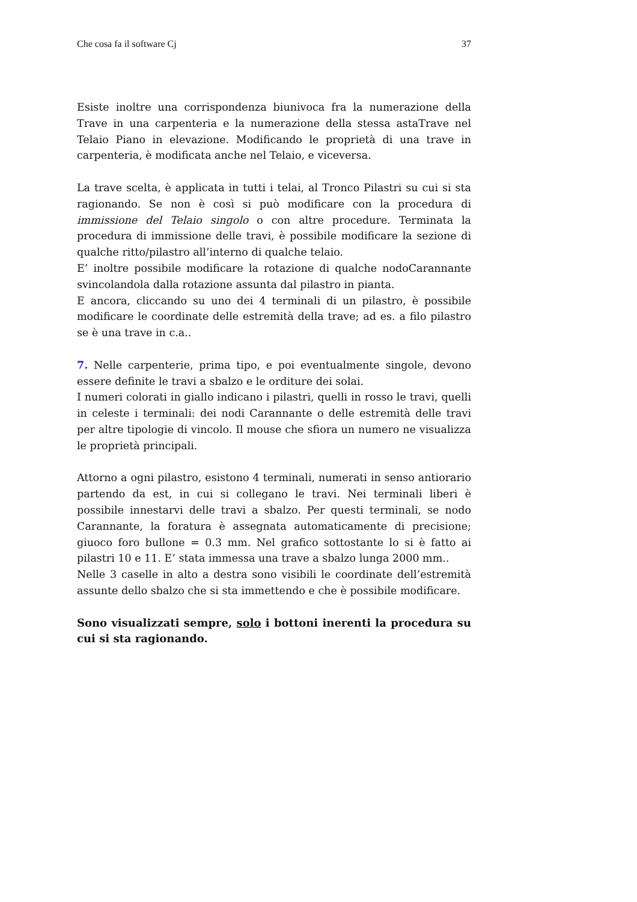Che cosa fa il software Cj 37
Esiste inoltre una corrispondenza biunivoca fra la numerazione della Trave in una carpenteria e la numerazione della stessa astaTrave nel Telaio Piano in elevazione. Modificando le proprietà di una trave in carpenteria, è modificata anche nel Telaio, e viceversa.
La trave scelta, è applicata in tutti i telai, al Tronco Pilastri su cui si sta ragionando. Se non è così si può modificare con la procedura di immissione del Telaio singolo o con altre procedure. Terminata la procedura di immissione delle travi, è possibile modificare la sezione di qualche ritto/pilastro all’interno di qualche telaio.
E’ inoltre possibile modificare la rotazione di qualche nodoCarannante svincolandola dalla rotazione assunta dal pilastro in pianta.
E ancora, cliccando su uno dei 4 terminali di un pilastro, è possibile modificare le coordinate delle estremità della trave; ad es. a filo pilastro se è una trave in c.a..
7. Nelle carpenterie, prima tipo, e poi eventualmente singole, devono essere definite le travi a sbalzo e le orditure dei solai.
I numeri colorati in giallo indicano i pilastri, quelli in rosso le travi, quelli in celeste i terminali: dei nodi Carannante o delle estremità delle travi per altre tipologie di vincolo. Il mouse che sfiora un numero ne visualizza le proprietà principali.
Attorno a ogni pilastro, esistono 4 terminali, numerati in senso antiorario partendo da est, in cui si collegano le travi. Nei terminali liberi è possibile innestarvi delle travi a sbalzo. Per questi terminali, se nodo Carannante, la foratura è assegnata automaticamente di precisione; giuoco foro bullone = 0.3 mm. Nel grafico sottostante lo si è fatto ai pilastri 10 e 11. E’ stata immessa una trave a sbalzo lunga 2000 mm..
Nelle 3 caselle in alto a destra sono visibili le coordinate dell’estremità assunte dello sbalzo che si sta immettendo e che è possibile modificare.
Sono visualizzati sempre, solo i bottoni inerenti la procedura su cui si sta ragionando.